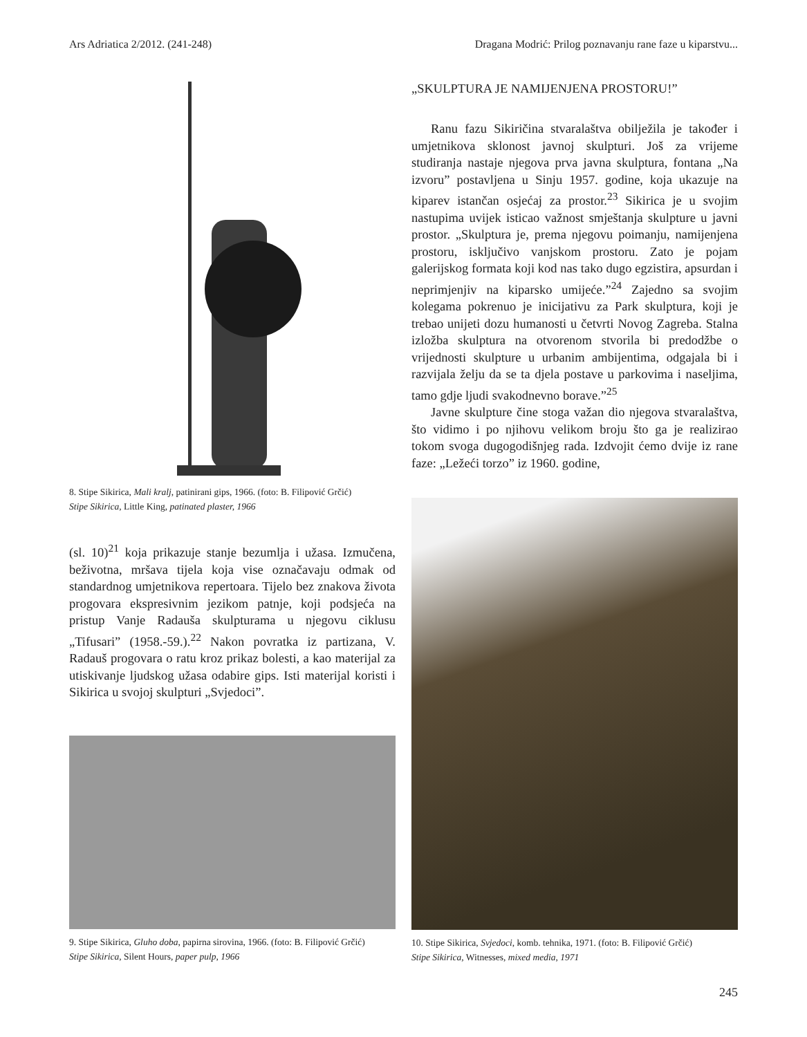Ars Adriatica 2/2012. (241-248) Dragana Modrić: Prilog poznavanju rane faze u kiparstvu...
8. Stipe Sikirica, Mali kralj, patinirani gips, 1966. (foto: B. Filipović Grčić)
Stipe Sikirica, Little King, patinated plaster, 1966
(sl. 10)<sup>21</sup> koja prikazuje stanje bezumlja i užasa. Izmučena, beživotna, mršava tijela koja vise označavaju odmak od standardnog umjetnikova repertoara. Tijelo bez znakova života progovara ekspresivnim jezikom patnje, koji podsjeća na pristup Vanje Radauša skulpturama u njegovu ciklusu „Tifusari” (1958.-59.).<sup>22</sup> Nakon povratka iz partizana, V. Radauš progovara o ratu kroz prikaz bolesti, a kao materijal za utiskivanje ljudskog užasa odabire gips. Isti materijal koristi i Sikirica u svojoj skulpturi „Svjedoci”.
9. Stipe Sikirica, Gluho doba, papirna sirovina, 1966. (foto: B. Filipović Grčić)
Stipe Sikirica, Silent Hours, paper pulp, 1966
„SKULPTURA JE NAMIJENJENA PROSTORU!”
Ranu fazu Sikiričina stvaralaštva obilježila je također i umjetnikova sklonost javnoj skulpturi. Još za vrijeme studiranja nastaje njegova prva javna skulptura, fontana „Na izvoru” postavljena u Sinju 1957. godine, koja ukazuje na kiparev istančan osjećaj za prostor.<sup>23</sup> Sikirica je u svojim nastupima uvijek isticao važnost smještanja skulpture u javni prostor. „Skulptura je, prema njegovu poimanju, namijenjena prostoru, isključivo vanjskom prostoru. Zato je pojam galerijskog formata koji kod nas tako dugo egzistira, apsurdan i neprimjenjiv na kiparsko umijeće.”<sup>24</sup> Zajedno sa svojim kolegama pokrenuo je inicijativu za Park skulptura, koji je trebao unijeti dozu humanosti u četvrti Novog Zagreba. Stalna izložba skulptura na otvorenom stvorila bi predodžbe o vrijednosti skulpture u urbanim ambijentima, odgajala bi i razvijala želju da se ta djela postave u parkovima i naseljima, tamo gdje ljudi svakodnevno borave.”<sup>25</sup>
Javne skulpture čine stoga važan dio njegova stvaralaštva, što vidimo i po njihovu velikom broju što ga je realizirao tokom svoga dugogodišnjeg rada. Izdvojit ćemo dvije iz rane faze: „Ležeći torzo” iz 1960. godine,
10. Stipe Sikirica, Svjedoci, komb. tehnika, 1971. (foto: B. Filipović Grčić)
Stipe Sikirica, Witnesses, mixed media, 1971
245